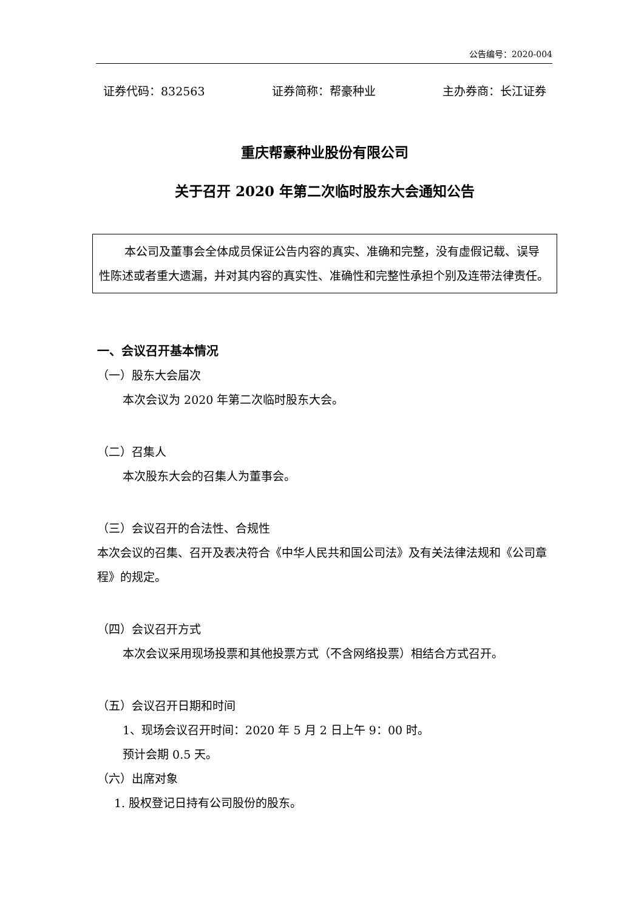公告编号：2020-004
证券代码：832563 证券简称：帮豪种业 主办券商：长江证券
重庆帮豪种业股份有限公司
关于召开 2020 年第二次临时股东大会通知公告
本公司及董事会全体成员保证公告内容的真实、准确和完整，没有虚假记载、误导性陈述或者重大遗漏，并对其内容的真实性、准确性和完整性承担个别及连带法律责任。
一、会议召开基本情况
（一）股东大会届次
本次会议为 2020 年第二次临时股东大会。
（二）召集人
本次股东大会的召集人为董事会。
（三）会议召开的合法性、合规性
本次会议的召集、召开及表决符合《中华人民共和国公司法》及有关法律法规和《公司章程》的规定。
（四）会议召开方式
本次会议采用现场投票和其他投票方式（不含网络投票）相结合方式召开。
（五）会议召开日期和时间
1、现场会议召开时间：2020 年 5 月 2 日上午 9：00 时。
预计会期 0.5 天。
（六）出席对象
1. 股权登记日持有公司股份的股东。